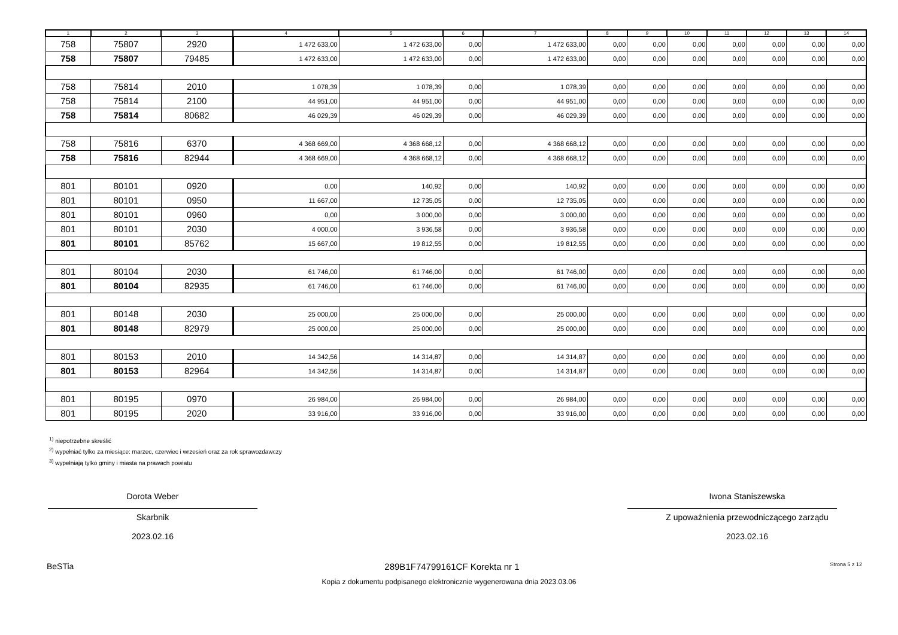| 1 | 2 | 3 | 4 | 5 | 6 | 7 | 8 | 9 | 10 | 11 | 12 | 13 | 14 |
| --- | --- | --- | --- | --- | --- | --- | --- | --- | --- | --- | --- | --- | --- |
| 758 | 75807 | 2920 | 1 472 633,00 | 1 472 633,00 | 0,00 | 1 472 633,00 | 0,00 | 0,00 | 0,00 | 0,00 | 0,00 | 0,00 | 0,00 |
| 758 | 75807 | 79485 | 1 472 633,00 | 1 472 633,00 | 0,00 | 1 472 633,00 | 0,00 | 0,00 | 0,00 | 0,00 | 0,00 | 0,00 | 0,00 |
| 758 | 75814 | 2010 | 1 078,39 | 1 078,39 | 0,00 | 1 078,39 | 0,00 | 0,00 | 0,00 | 0,00 | 0,00 | 0,00 | 0,00 |
| 758 | 75814 | 2100 | 44 951,00 | 44 951,00 | 0,00 | 44 951,00 | 0,00 | 0,00 | 0,00 | 0,00 | 0,00 | 0,00 | 0,00 |
| 758 | 75814 | 80682 | 46 029,39 | 46 029,39 | 0,00 | 46 029,39 | 0,00 | 0,00 | 0,00 | 0,00 | 0,00 | 0,00 | 0,00 |
| 758 | 75816 | 6370 | 4 368 669,00 | 4 368 668,12 | 0,00 | 4 368 668,12 | 0,00 | 0,00 | 0,00 | 0,00 | 0,00 | 0,00 | 0,00 |
| 758 | 75816 | 82944 | 4 368 669,00 | 4 368 668,12 | 0,00 | 4 368 668,12 | 0,00 | 0,00 | 0,00 | 0,00 | 0,00 | 0,00 | 0,00 |
| 801 | 80101 | 0920 | 0,00 | 140,92 | 0,00 | 140,92 | 0,00 | 0,00 | 0,00 | 0,00 | 0,00 | 0,00 | 0,00 |
| 801 | 80101 | 0950 | 11 667,00 | 12 735,05 | 0,00 | 12 735,05 | 0,00 | 0,00 | 0,00 | 0,00 | 0,00 | 0,00 | 0,00 |
| 801 | 80101 | 0960 | 0,00 | 3 000,00 | 0,00 | 3 000,00 | 0,00 | 0,00 | 0,00 | 0,00 | 0,00 | 0,00 | 0,00 |
| 801 | 80101 | 2030 | 4 000,00 | 3 936,58 | 0,00 | 3 936,58 | 0,00 | 0,00 | 0,00 | 0,00 | 0,00 | 0,00 | 0,00 |
| 801 | 80101 | 85762 | 15 667,00 | 19 812,55 | 0,00 | 19 812,55 | 0,00 | 0,00 | 0,00 | 0,00 | 0,00 | 0,00 | 0,00 |
| 801 | 80104 | 2030 | 61 746,00 | 61 746,00 | 0,00 | 61 746,00 | 0,00 | 0,00 | 0,00 | 0,00 | 0,00 | 0,00 | 0,00 |
| 801 | 80104 | 82935 | 61 746,00 | 61 746,00 | 0,00 | 61 746,00 | 0,00 | 0,00 | 0,00 | 0,00 | 0,00 | 0,00 | 0,00 |
| 801 | 80148 | 2030 | 25 000,00 | 25 000,00 | 0,00 | 25 000,00 | 0,00 | 0,00 | 0,00 | 0,00 | 0,00 | 0,00 | 0,00 |
| 801 | 80148 | 82979 | 25 000,00 | 25 000,00 | 0,00 | 25 000,00 | 0,00 | 0,00 | 0,00 | 0,00 | 0,00 | 0,00 | 0,00 |
| 801 | 80153 | 2010 | 14 342,56 | 14 314,87 | 0,00 | 14 314,87 | 0,00 | 0,00 | 0,00 | 0,00 | 0,00 | 0,00 | 0,00 |
| 801 | 80153 | 82964 | 14 342,56 | 14 314,87 | 0,00 | 14 314,87 | 0,00 | 0,00 | 0,00 | 0,00 | 0,00 | 0,00 | 0,00 |
| 801 | 80195 | 0970 | 26 984,00 | 26 984,00 | 0,00 | 26 984,00 | 0,00 | 0,00 | 0,00 | 0,00 | 0,00 | 0,00 | 0,00 |
| 801 | 80195 | 2020 | 33 916,00 | 33 916,00 | 0,00 | 33 916,00 | 0,00 | 0,00 | 0,00 | 0,00 | 0,00 | 0,00 | 0,00 |
<sup>1)</sup> niepotrzebne skreślić
<sup>2)</sup> wypełniać tylko za miesiące: marzec, czerwiec i wrzesień oraz za rok sprawozdawczy
<sup>3)</sup> wypełniają tylko gminy i miasta na prawach powiatu
Dorota Weber
Skarbnik
2023.02.16
Iwona Staniszewska
Z upoważnienia przewodniczącego zarządu
2023.02.16
BeSTia 289B1F74799161CF Korekta nr 1 Strona 5 z 12
Kopia z dokumentu podpisanego elektronicznie wygenerowana dnia 2023.03.06